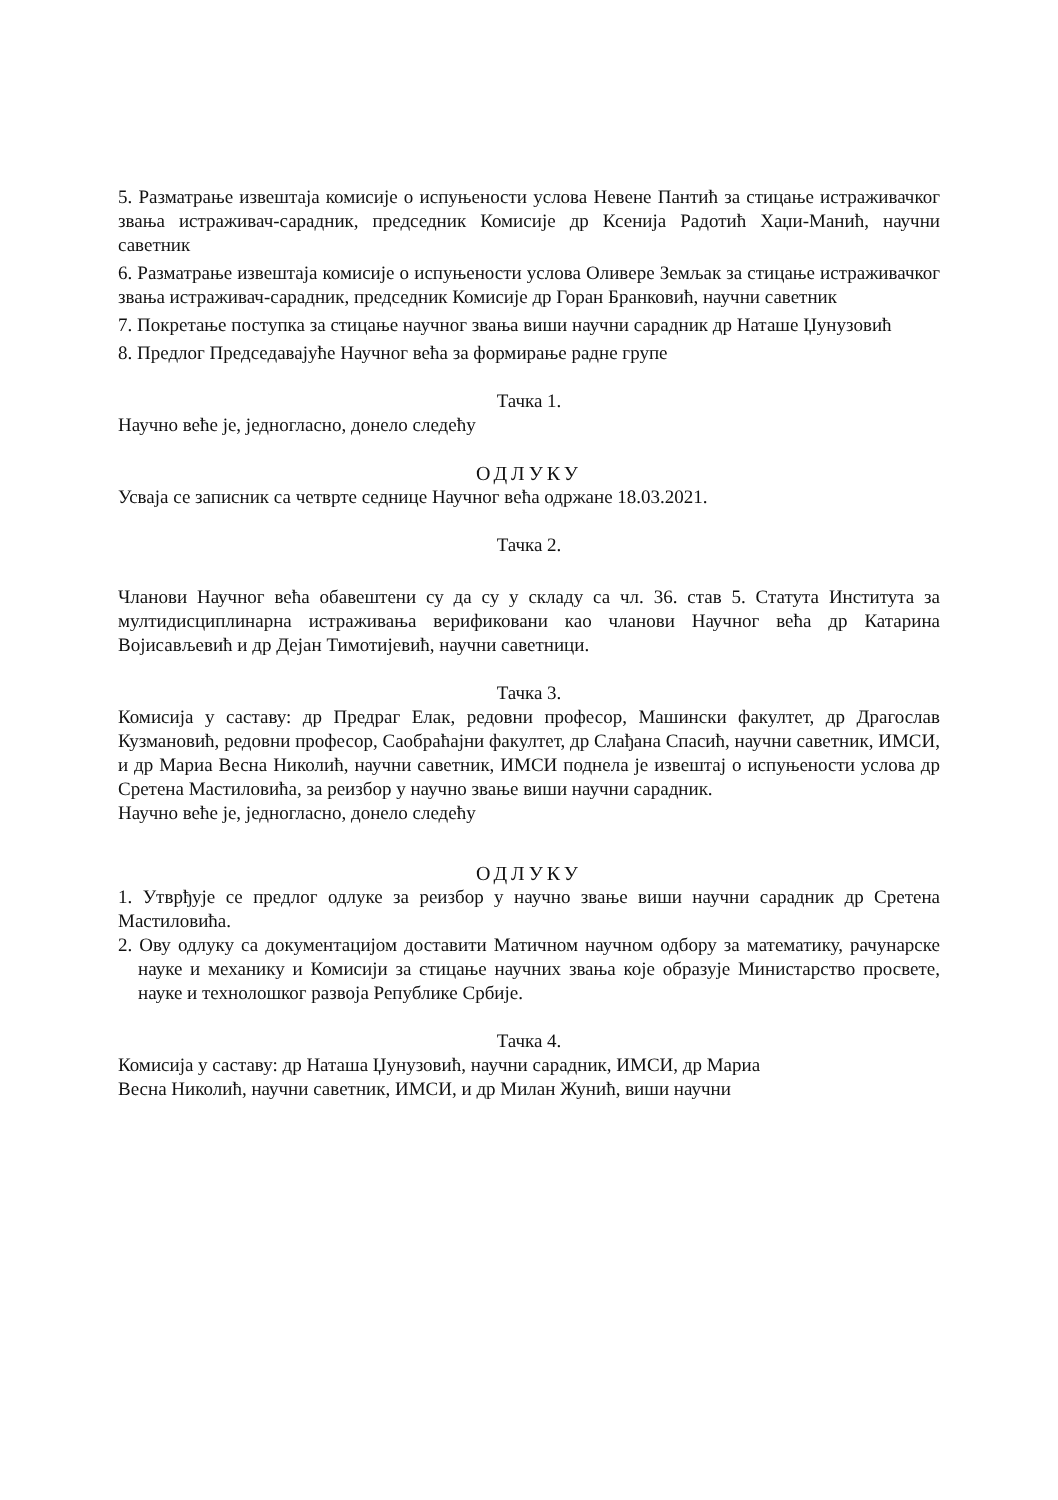5. Разматрање извештаја комисије о испуњености услова Невене Пантић за стицање истраживачког звања истраживач-сарадник, председник Комисије др Ксенија Радотић Хаџи-Манић, научни саветник
6. Разматрање извештаја комисије о испуњености услова Оливере Земљак за стицање истраживачког звања истраживач-сарадник, председник Комисије др Горан Бранковић, научни саветник
7. Покретање поступка за стицање научног звања виши научни сарадник др Наташе Џунузовић
8. Предлог Председавајуће Научног већа за формирање радне групе
Тачка 1.
Научно веће је, једногласно, донело следећу
ОДЛУКУ
Усваја се записник са четврте седнице Научног већа одржане 18.03.2021.
Тачка 2.
Чланови Научног већа обавештени су да су у складу са чл. 36. став 5. Статута Института за мултидисциплинарна истраживања верификовани као чланови Научног већа др Катарина Војисављевић и др Дејан Тимотијевић, научни саветници.
Тачка 3.
Комисија у саставу: др Предраг Елак, редовни професор, Машински факултет, др Драгослав Кузмановић, редовни професор, Саобраћајни факултет, др Слађана Спасић, научни саветник, ИМСИ, и др Мариа Весна Николић, научни саветник, ИМСИ поднела је извештај о испуњености услова др Сретена Мастиловића, за реизбор у научно звање виши научни сарадник.
Научно веће је, једногласно, донело следећу
ОДЛУКУ
1. Утврђује се предлог одлуке за реизбор у научно звање виши научни сарадник др Сретена Мастиловића.
2. Ову одлуку са документацијом доставити Матичном научном одбору за математику, рачунарске науке и механику и Комисији за стицање научних звања које образује Министарство просвете, науке и технолошког развоја Републике Србије.
Тачка 4.
Комисија у саставу: др Наташа Џунузовић, научни сарадник, ИМСИ, др Мариа
Весна Николић, научни саветник, ИМСИ, и др Милан Жунић, виши научни